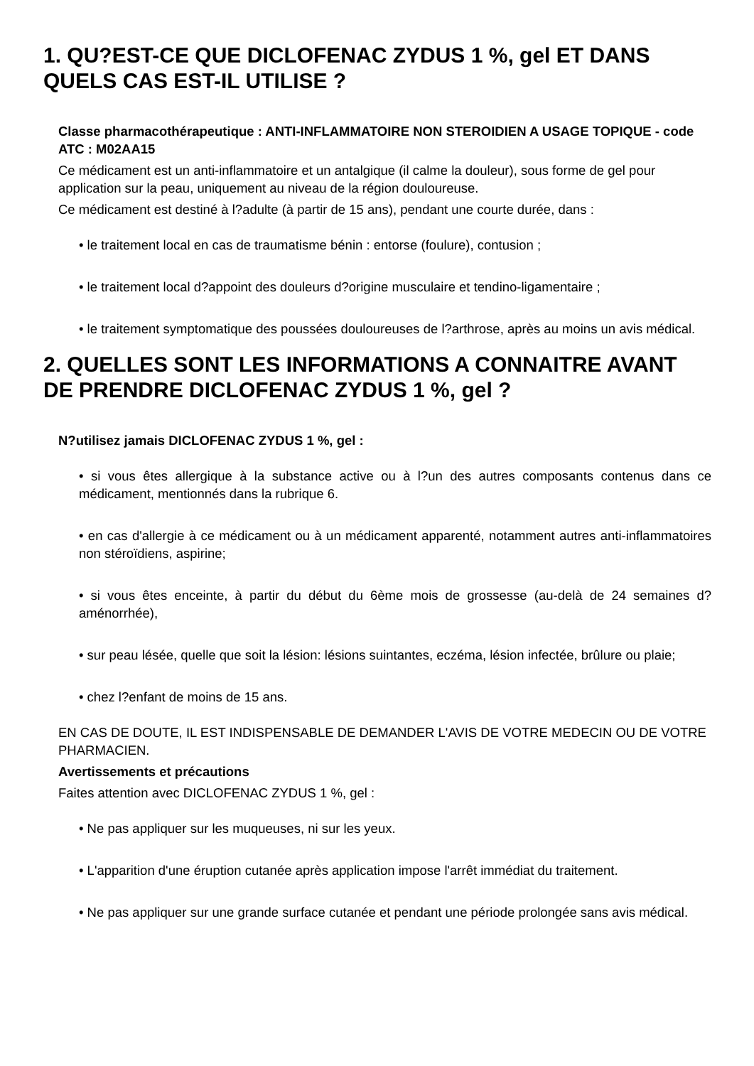1. QU?EST-CE QUE DICLOFENAC ZYDUS 1 %, gel ET DANS QUELS CAS EST-IL UTILISE ?
Classe pharmacothérapeutique : ANTI-INFLAMMATOIRE NON STEROIDIEN A USAGE TOPIQUE - code ATC : M02AA15
Ce médicament est un anti-inflammatoire et un antalgique (il calme la douleur), sous forme de gel pour application sur la peau, uniquement au niveau de la région douloureuse.
Ce médicament est destiné à l?adulte (à partir de 15 ans), pendant une courte durée, dans :
• le traitement local en cas de traumatisme bénin : entorse (foulure), contusion ;
• le traitement local d?appoint des douleurs d?origine musculaire et tendino-ligamentaire ;
• le traitement symptomatique des poussées douloureuses de l?arthrose, après au moins un avis médical.
2. QUELLES SONT LES INFORMATIONS A CONNAITRE AVANT DE PRENDRE DICLOFENAC ZYDUS 1 %, gel ?
N?utilisez jamais DICLOFENAC ZYDUS 1 %, gel :
• si vous êtes allergique à la substance active ou à l?un des autres composants contenus dans ce médicament, mentionnés dans la rubrique 6.
• en cas d'allergie à ce médicament ou à un médicament apparenté, notamment autres anti-inflammatoires non stéroïdiens, aspirine;
• si vous êtes enceinte, à partir du début du 6ème mois de grossesse (au-delà de 24 semaines d?aménorrhée),
• sur peau lésée, quelle que soit la lésion: lésions suintantes, eczéma, lésion infectée, brûlure ou plaie;
• chez l?enfant de moins de 15 ans.
EN CAS DE DOUTE, IL EST INDISPENSABLE DE DEMANDER L'AVIS DE VOTRE MEDECIN OU DE VOTRE PHARMACIEN.
Avertissements et précautions
Faites attention avec DICLOFENAC ZYDUS 1 %, gel :
• Ne pas appliquer sur les muqueuses, ni sur les yeux.
• L'apparition d'une éruption cutanée après application impose l'arrêt immédiat du traitement.
• Ne pas appliquer sur une grande surface cutanée et pendant une période prolongée sans avis médical.